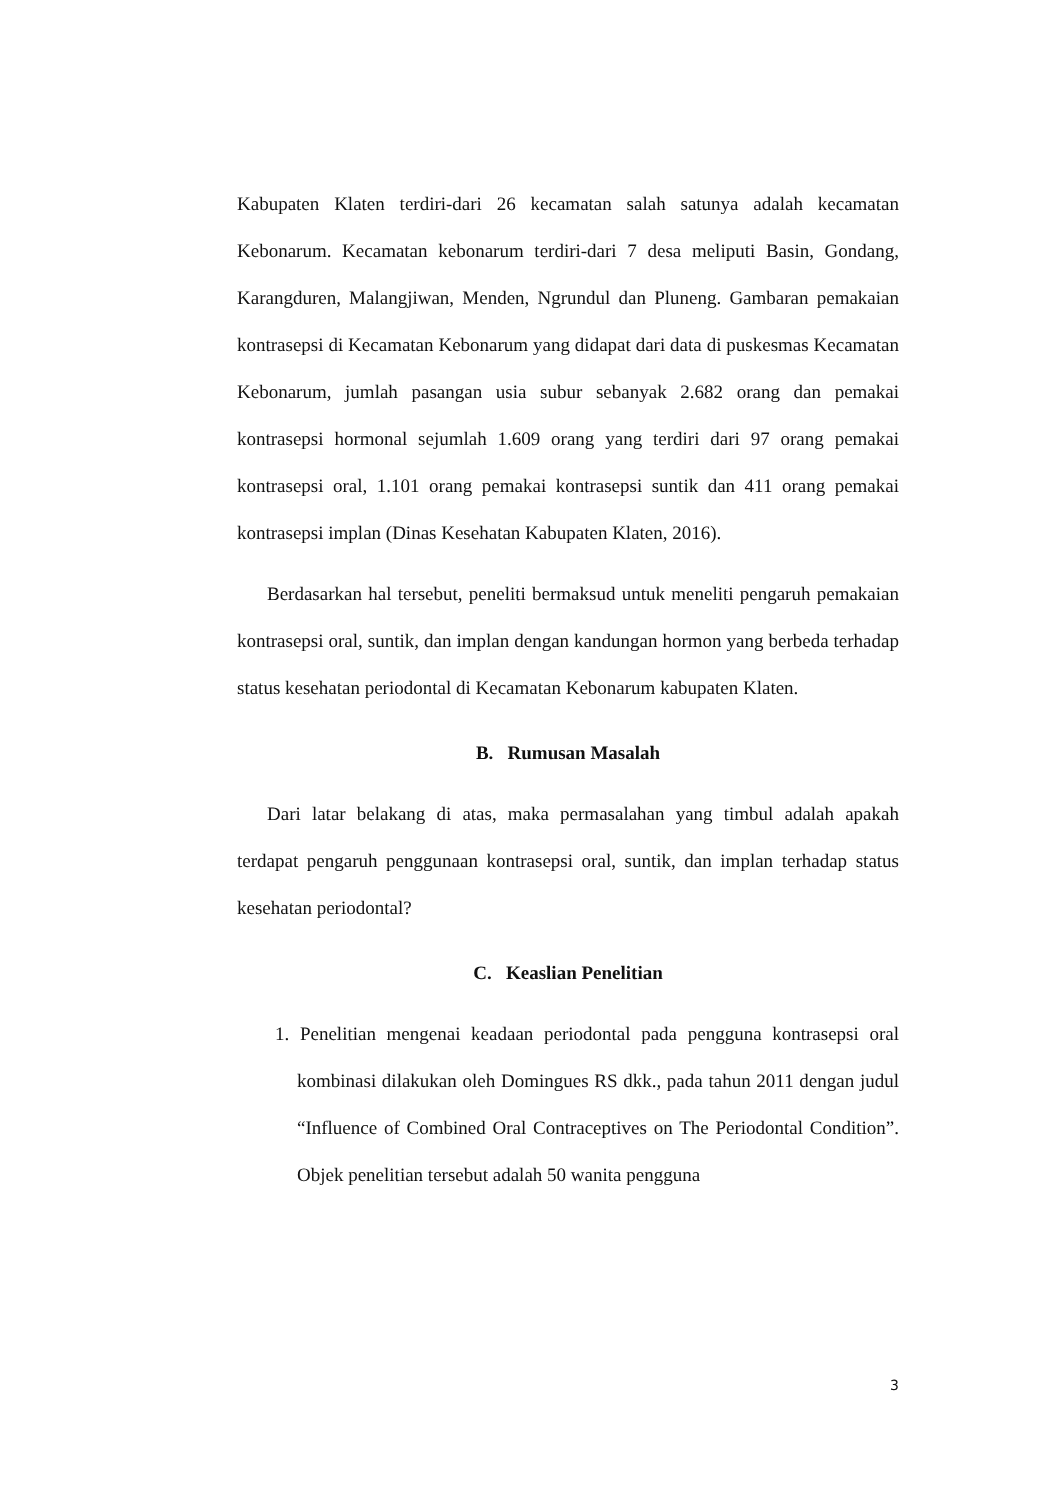Kabupaten Klaten terdiri-dari 26 kecamatan salah satunya adalah kecamatan Kebonarum. Kecamatan kebonarum terdiri-dari 7 desa meliputi Basin, Gondang, Karangduren, Malangjiwan, Menden, Ngrundul dan Pluneng. Gambaran pemakaian kontrasepsi di Kecamatan Kebonarum yang didapat dari data di puskesmas Kecamatan Kebonarum, jumlah pasangan usia subur sebanyak 2.682 orang dan pemakai kontrasepsi hormonal sejumlah 1.609 orang yang terdiri dari 97 orang pemakai kontrasepsi oral, 1.101 orang pemakai kontrasepsi suntik dan 411 orang pemakai kontrasepsi implan (Dinas Kesehatan Kabupaten Klaten, 2016).
Berdasarkan hal tersebut, peneliti bermaksud untuk meneliti pengaruh pemakaian kontrasepsi oral, suntik, dan implan dengan kandungan hormon yang berbeda terhadap status kesehatan periodontal di Kecamatan Kebonarum kabupaten Klaten.
B. Rumusan Masalah
Dari latar belakang di atas, maka permasalahan yang timbul adalah apakah terdapat pengaruh penggunaan kontrasepsi oral, suntik, dan implan terhadap status kesehatan periodontal?
C. Keaslian Penelitian
1. Penelitian mengenai keadaan periodontal pada pengguna kontrasepsi oral kombinasi dilakukan oleh Domingues RS dkk., pada tahun 2011 dengan judul “Influence of Combined Oral Contraceptives on The Periodontal Condition”. Objek penelitian tersebut adalah 50 wanita pengguna
3